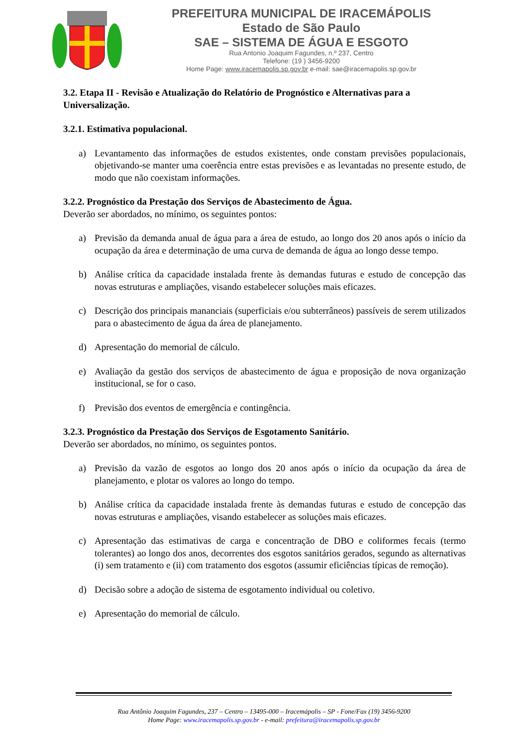PREFEITURA MUNICIPAL DE IRACEMÁPOLIS
Estado de São Paulo
SAE – SISTEMA DE ÁGUA E ESGOTO
Rua Antonio Joaquim Fagundes, n.º 237, Centro
Telefone: (19 ) 3456-9200
Home Page: www.iracemapolis.sp.gov.br e-mail: sae@iracemapolis.sp.gov.br
3.2. Etapa II - Revisão e Atualização do Relatório de Prognóstico e Alternativas para a Universalização.
3.2.1. Estimativa populacional.
a) Levantamento das informações de estudos existentes, onde constam previsões populacionais, objetivando-se manter uma coerência entre estas previsões e as levantadas no presente estudo, de modo que não coexistam informações.
3.2.2. Prognóstico da Prestação dos Serviços de Abastecimento de Água.
Deverão ser abordados, no mínimo, os seguintes pontos:
a) Previsão da demanda anual de água para a área de estudo, ao longo dos 20 anos após o início da ocupação da área e determinação de uma curva de demanda de água ao longo desse tempo.
b) Análise crítica da capacidade instalada frente às demandas futuras e estudo de concepção das novas estruturas e ampliações, visando estabelecer soluções mais eficazes.
c) Descrição dos principais mananciais (superficiais e/ou subterrâneos) passíveis de serem utilizados para o abastecimento de água da área de planejamento.
d) Apresentação do memorial de cálculo.
e) Avaliação da gestão dos serviços de abastecimento de água e proposição de nova organização institucional, se for o caso.
f) Previsão dos eventos de emergência e contingência.
3.2.3. Prognóstico da Prestação dos Serviços de Esgotamento Sanitário.
Deverão ser abordados, no mínimo, os seguintes pontos.
a) Previsão da vazão de esgotos ao longo dos 20 anos após o início da ocupação da área de planejamento, e plotar os valores ao longo do tempo.
b) Análise crítica da capacidade instalada frente às demandas futuras e estudo de concepção das novas estruturas e ampliações, visando estabelecer as soluções mais eficazes.
c) Apresentação das estimativas de carga e concentração de DBO e coliformes fecais (termo tolerantes) ao longo dos anos, decorrentes dos esgotos sanitários gerados, segundo as alternativas (i) sem tratamento e (ii) com tratamento dos esgotos (assumir eficiências típicas de remoção).
d) Decisão sobre a adoção de sistema de esgotamento individual ou coletivo.
e) Apresentação do memorial de cálculo.
Rua Antônio Joaquim Fagundes, 237 – Centro – 13495-000 – Iracemápolis – SP - Fone/Fax (19) 3456-9200
Home Page: www.iracemapolis.sp.gov.br - e-mail: prefeitura@iracemapolis.sp.gov.br